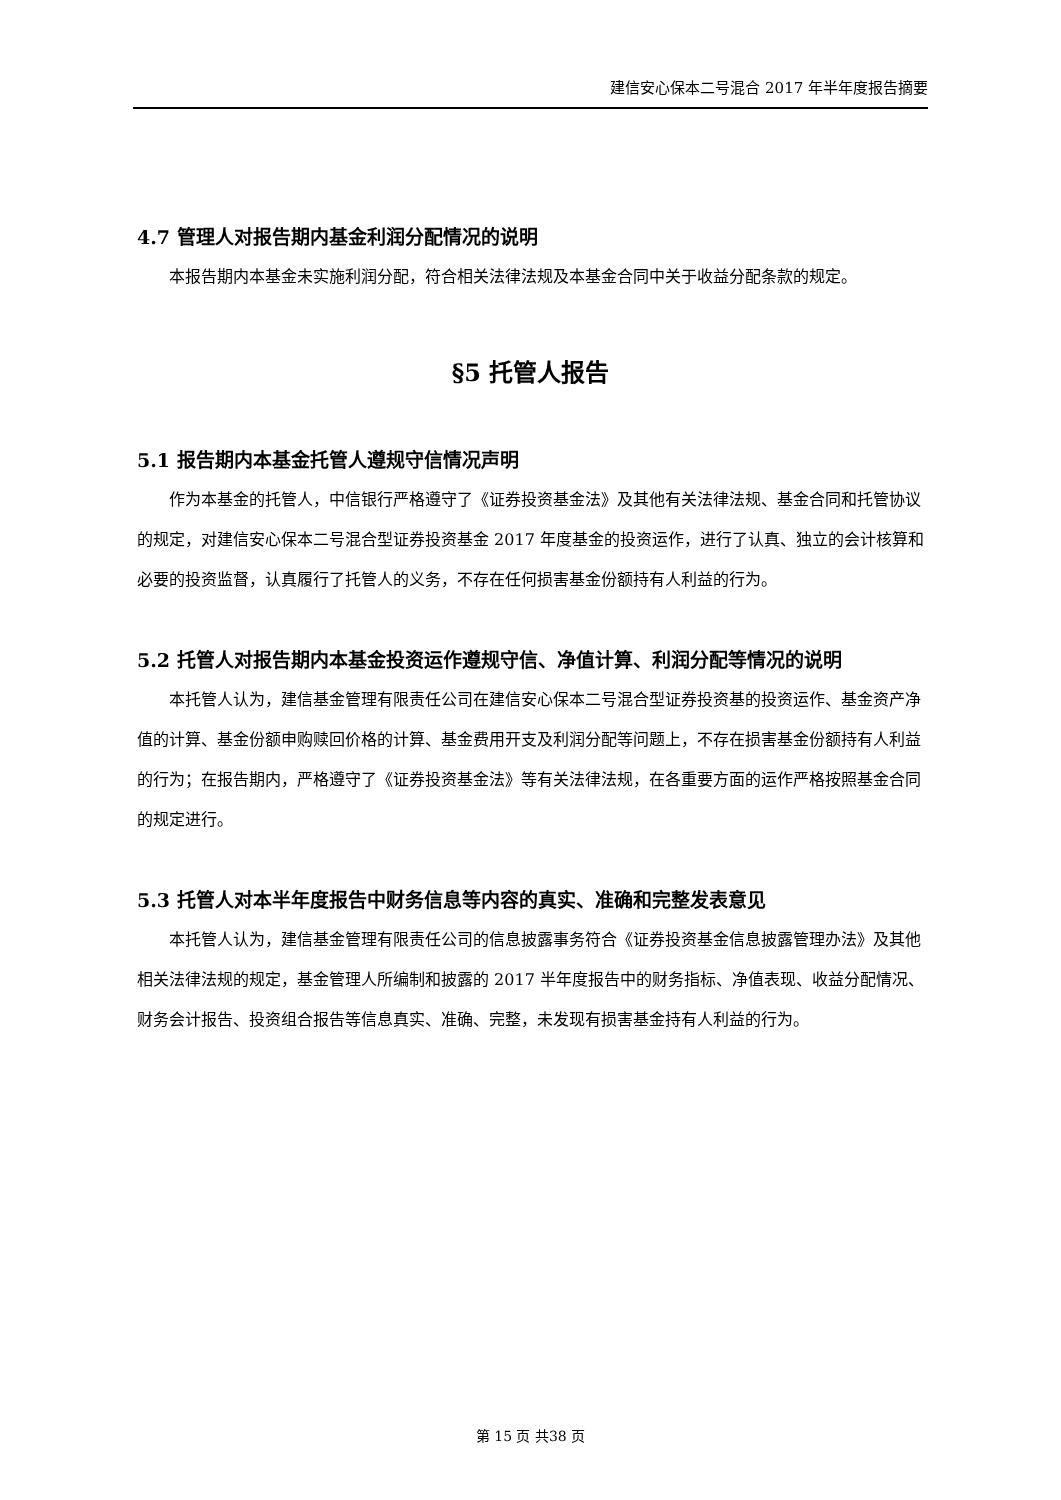建信安心保本二号混合 2017 年半年度报告摘要
4.7 管理人对报告期内基金利润分配情况的说明
本报告期内本基金未实施利润分配，符合相关法律法规及本基金合同中关于收益分配条款的规定。
§5 托管人报告
5.1 报告期内本基金托管人遵规守信情况声明
作为本基金的托管人，中信银行严格遵守了《证券投资基金法》及其他有关法律法规、基金合同和托管协议的规定，对建信安心保本二号混合型证券投资基金 2017 年度基金的投资运作，进行了认真、独立的会计核算和必要的投资监督，认真履行了托管人的义务，不存在任何损害基金份额持有人利益的行为。
5.2 托管人对报告期内本基金投资运作遵规守信、净值计算、利润分配等情况的说明
本托管人认为，建信基金管理有限责任公司在建信安心保本二号混合型证券投资基的投资运作、基金资产净值的计算、基金份额申购赎回价格的计算、基金费用开支及利润分配等问题上，不存在损害基金份额持有人利益的行为；在报告期内，严格遵守了《证券投资基金法》等有关法律法规，在各重要方面的运作严格按照基金合同的规定进行。
5.3 托管人对本半年度报告中财务信息等内容的真实、准确和完整发表意见
本托管人认为，建信基金管理有限责任公司的信息披露事务符合《证券投资基金信息披露管理办法》及其他相关法律法规的规定，基金管理人所编制和披露的 2017 半年度报告中的财务指标、净值表现、收益分配情况、财务会计报告、投资组合报告等信息真实、准确、完整，未发现有损害基金持有人利益的行为。
第 15 页 共38 页